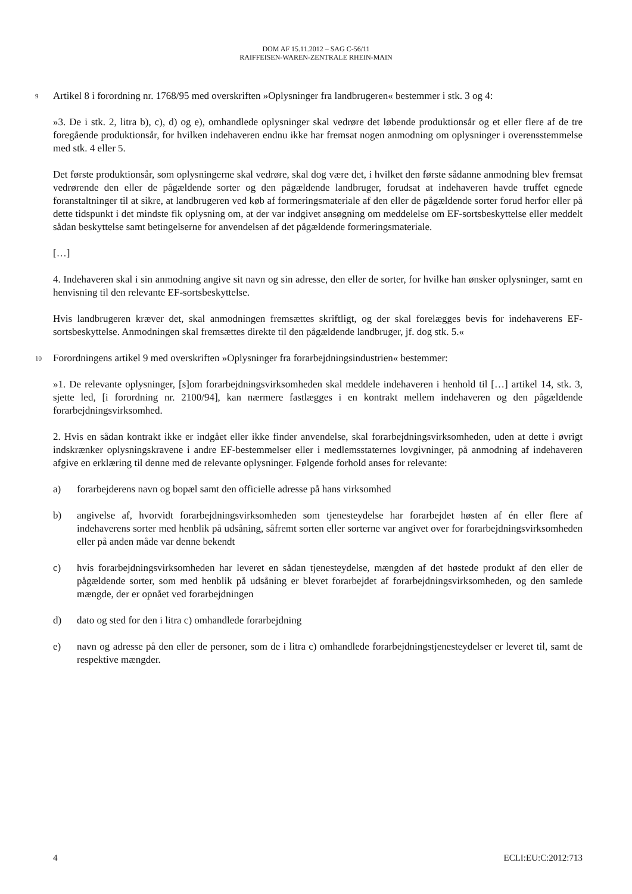DOM AF 15.11.2012 – SAG C-56/11
RAIFFEISEN-WAREN-ZENTRALE RHEIN-MAIN
9 Artikel 8 i forordning nr. 1768/95 med overskriften »Oplysninger fra landbrugeren« bestemmer i stk. 3 og 4:
»3. De i stk. 2, litra b), c), d) og e), omhandlede oplysninger skal vedrøre det løbende produktionsår og et eller flere af de tre foregående produktionsår, for hvilken indehaveren endnu ikke har fremsat nogen anmodning om oplysninger i overensstemmelse med stk. 4 eller 5.
Det første produktionsår, som oplysningerne skal vedrøre, skal dog være det, i hvilket den første sådanne anmodning blev fremsat vedrørende den eller de pågældende sorter og den pågældende landbruger, forudsat at indehaveren havde truffet egnede foranstaltninger til at sikre, at landbrugeren ved køb af formeringsmateriale af den eller de pågældende sorter forud herfor eller på dette tidspunkt i det mindste fik oplysning om, at der var indgivet ansøgning om meddelelse om EF-sortsbeskyttelse eller meddelt sådan beskyttelse samt betingelserne for anvendelsen af det pågældende formeringsmateriale.
[…]
4. Indehaveren skal i sin anmodning angive sit navn og sin adresse, den eller de sorter, for hvilke han ønsker oplysninger, samt en henvisning til den relevante EF-sortsbeskyttelse.
Hvis landbrugeren kræver det, skal anmodningen fremsættes skriftligt, og der skal forelægges bevis for indehaverens EF-sortsbeskyttelse. Anmodningen skal fremsættes direkte til den pågældende landbruger, jf. dog stk. 5.«
10 Forordningens artikel 9 med overskriften »Oplysninger fra forarbejdningsindustrien« bestemmer:
»1. De relevante oplysninger, [s]om forarbejdningsvirksomheden skal meddele indehaveren i henhold til […] artikel 14, stk. 3, sjette led, [i forordning nr. 2100/94], kan nærmere fastlægges i en kontrakt mellem indehaveren og den pågældende forarbejdningsvirksomhed.
2. Hvis en sådan kontrakt ikke er indgået eller ikke finder anvendelse, skal forarbejdningsvirksomheden, uden at dette i øvrigt indskrænker oplysningskravene i andre EF-bestemmelser eller i medlemsstaternes lovgivninger, på anmodning af indehaveren afgive en erklæring til denne med de relevante oplysninger. Følgende forhold anses for relevante:
a) forarbejderens navn og bopæl samt den officielle adresse på hans virksomhed
b) angivelse af, hvorvidt forarbejdningsvirksomheden som tjenesteydelse har forarbejdet høsten af én eller flere af indehaverens sorter med henblik på udsåning, såfremt sorten eller sorterne var angivet over for forarbejdningsvirksomheden eller på anden måde var denne bekendt
c) hvis forarbejdningsvirksomheden har leveret en sådan tjenesteydelse, mængden af det høstede produkt af den eller de pågældende sorter, som med henblik på udsåning er blevet forarbejdet af forarbejdningsvirksomheden, og den samlede mængde, der er opnået ved forarbejdningen
d) dato og sted for den i litra c) omhandlede forarbejdning
e) navn og adresse på den eller de personer, som de i litra c) omhandlede forarbejdningstjenesteydelser er leveret til, samt de respektive mængder.
4 ECLI:EU:C:2012:713